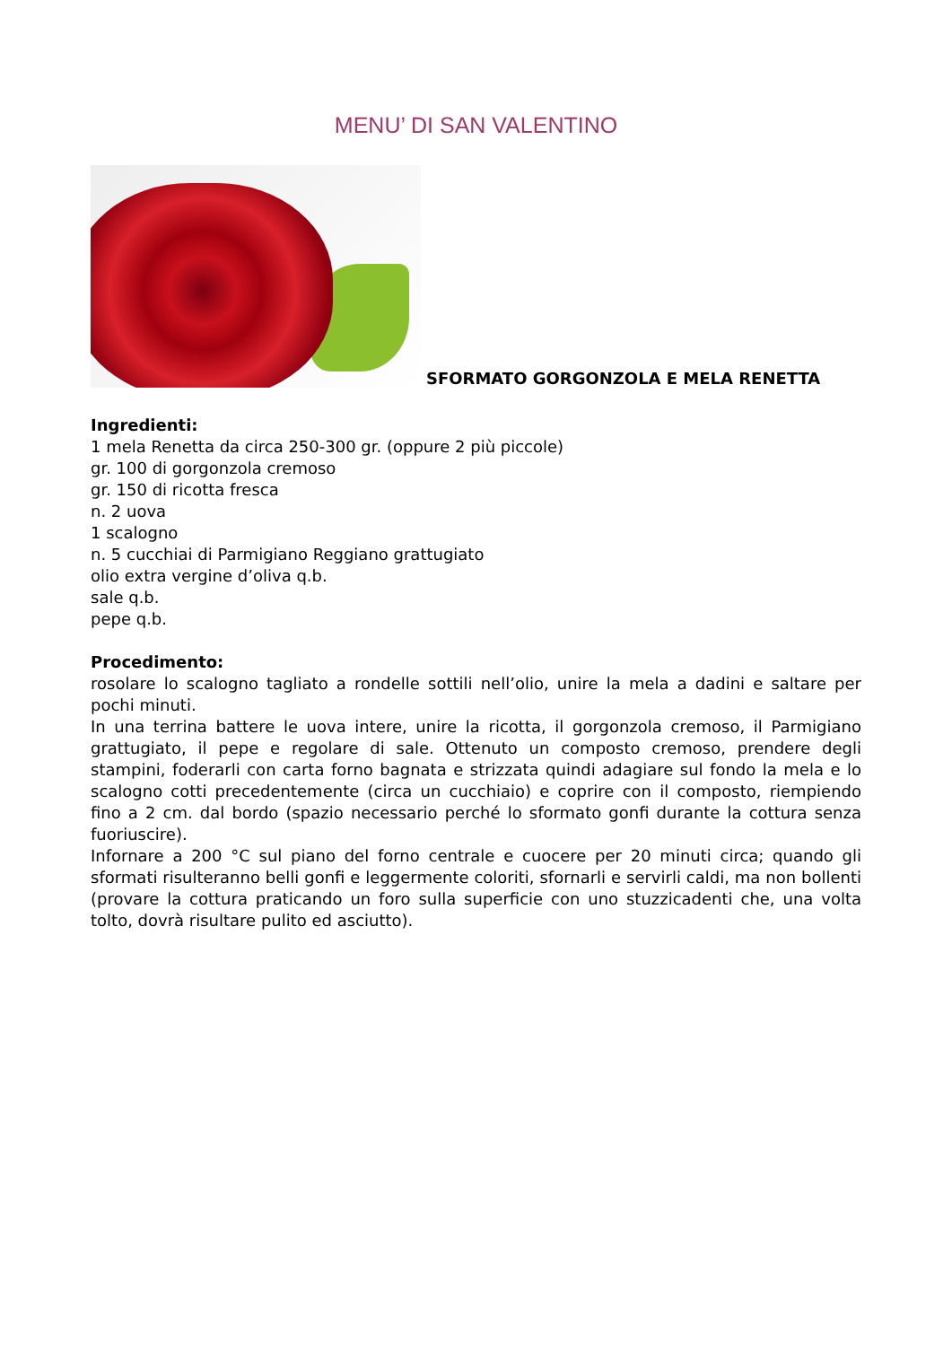MENU’ DI SAN VALENTINO
SFORMATO GORGONZOLA E MELA RENETTA
Ingredienti:
1 mela Renetta da circa 250-300 gr. (oppure 2 più piccole)
gr. 100 di gorgonzola cremoso
gr. 150 di ricotta fresca
n. 2 uova
1 scalogno
n. 5 cucchiai di Parmigiano Reggiano grattugiato
olio extra vergine d’oliva q.b.
sale q.b.
pepe q.b.
Procedimento:
rosolare lo scalogno tagliato a rondelle sottili nell’olio, unire la mela a dadini e saltare per pochi minuti.
In una terrina battere le uova intere, unire la ricotta, il gorgonzola cremoso, il Parmigiano grattugiato, il pepe e regolare di sale. Ottenuto un composto cremoso, prendere degli stampini, foderarli con carta forno bagnata e strizzata quindi adagiare sul fondo la mela e lo scalogno cotti precedentemente (circa un cucchiaio) e coprire con il composto, riempiendo fino a 2 cm. dal bordo (spazio necessario perché lo sformato gonfi durante la cottura senza fuoriuscire).
Infornare a 200 °C sul piano del forno centrale e cuocere per 20 minuti circa; quando gli sformati risulteranno belli gonfi e leggermente coloriti, sfornarli e servirli caldi, ma non bollenti (provare la cottura praticando un foro sulla superficie con uno stuzzicadenti che, una volta tolto, dovrà risultare pulito ed asciutto).